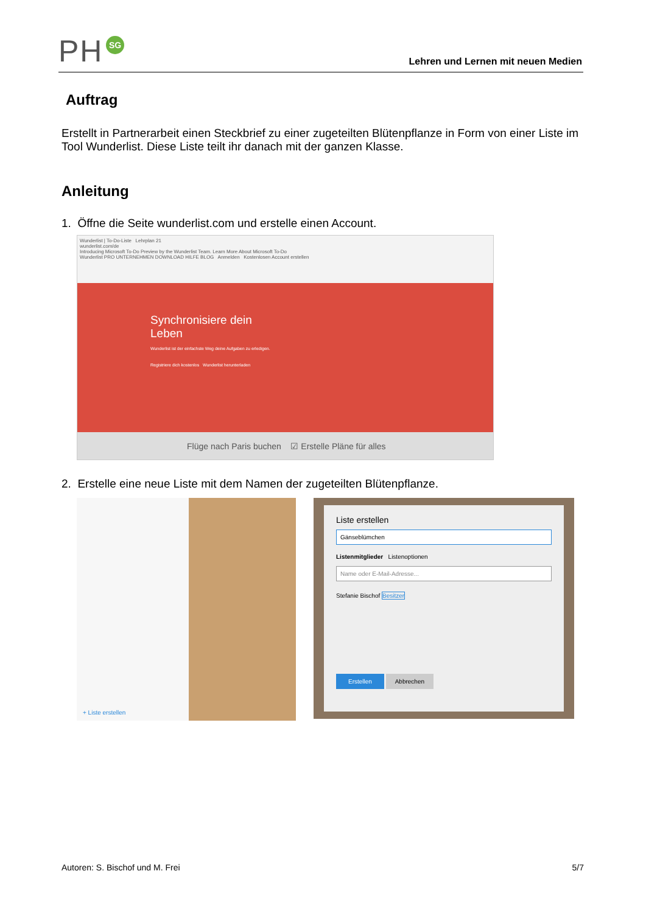PH SG
Lehren und Lernen mit neuen Medien
Auftrag
Erstellt in Partnerarbeit einen Steckbrief zu einer zugeteilten Blütenpflanze in Form von einer Liste im Tool Wunderlist. Diese Liste teilt ihr danach mit der ganzen Klasse.
Anleitung
1. Öffne die Seite wunderlist.com und erstelle einen Account.
Wunderlist | To-Do-Liste Lehrplan 21
wunderlist.com/de
Introducing Microsoft To-Do Preview by the Wunderlist Team. Learn More About Microsoft To-Do
Wunderlist PRO UNTERNEHMEN DOWNLOAD HILFE BLOG Anmelden Kostenlosen Account erstellen
Synchronisiere dein
Leben
Wunderlist ist der einfachste Weg deine Aufgaben zu erledigen.
Registriere dich kostenlos Wunderlist herunterladen
Flüge nach Paris buchen ☑ Erstelle Pläne für alles
2. Erstelle eine neue Liste mit dem Namen der zugeteilten Blütenpflanze.
+ Liste erstellen
Liste erstellen
Gänseblümchen
Listenmitglieder Listenoptionen
Name oder E-Mail-Adresse...
Stefanie Bischof Besitzer
Erstellen Abbrechen
Autoren: S. Bischof und M. Frei 5/7